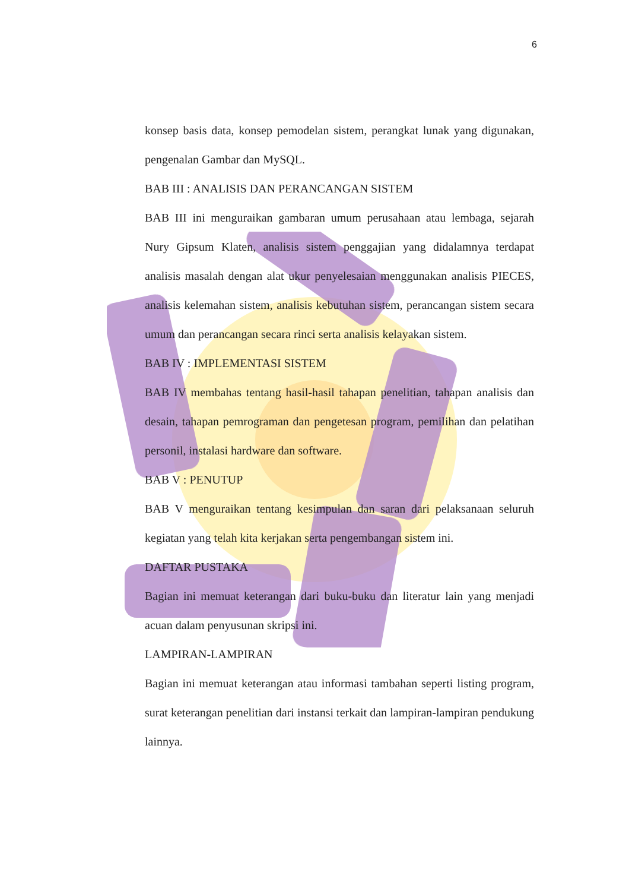6
konsep basis data, konsep pemodelan sistem, perangkat lunak yang digunakan, pengenalan Gambar dan MySQL.
BAB III : ANALISIS DAN PERANCANGAN SISTEM
BAB III ini menguraikan gambaran umum perusahaan atau lembaga, sejarah Nury Gipsum Klaten, analisis sistem penggajian yang didalamnya terdapat analisis masalah dengan alat ukur penyelesaian menggunakan analisis PIECES, analisis kelemahan sistem, analisis kebutuhan sistem, perancangan sistem secara umum dan perancangan secara rinci serta analisis kelayakan sistem.
BAB IV : IMPLEMENTASI SISTEM
BAB IV membahas tentang hasil-hasil tahapan penelitian, tahapan analisis dan desain, tahapan pemrograman dan pengetesan program, pemilihan dan pelatihan personil, instalasi hardware dan software.
BAB V : PENUTUP
BAB V menguraikan tentang kesimpulan dan saran dari pelaksanaan seluruh kegiatan yang telah kita kerjakan serta pengembangan sistem ini.
DAFTAR PUSTAKA
Bagian ini memuat keterangan dari buku-buku dan literatur lain yang menjadi acuan dalam penyusunan skripsi ini.
LAMPIRAN-LAMPIRAN
Bagian ini memuat keterangan atau informasi tambahan seperti listing program, surat keterangan penelitian dari instansi terkait dan lampiran-lampiran pendukung lainnya.